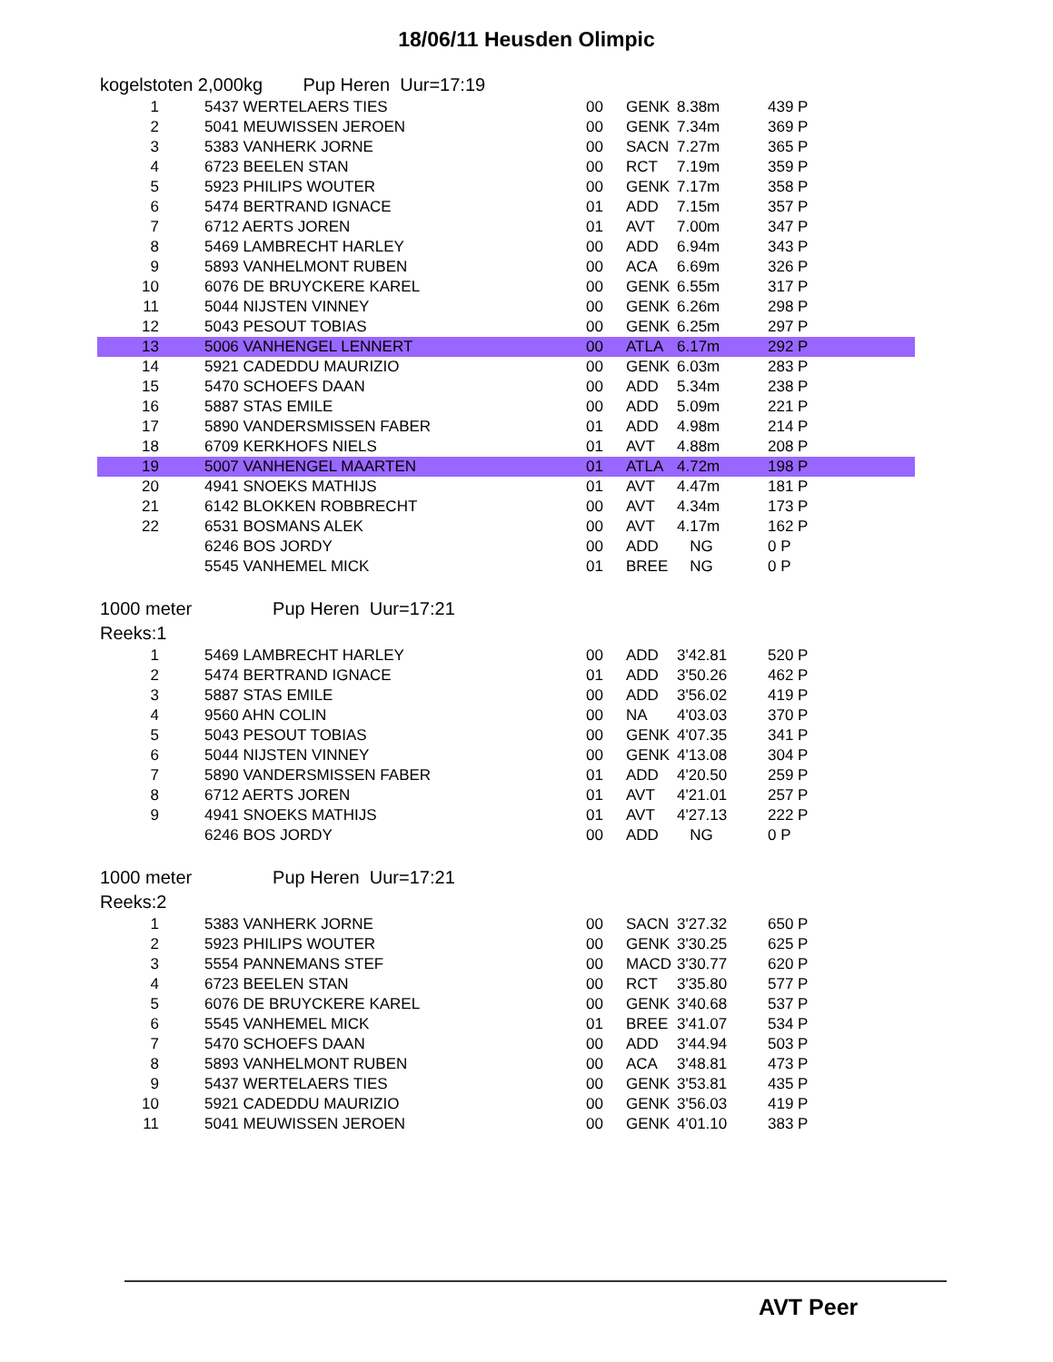18/06/11 Heusden Olimpic
kogelstoten 2,000kg Pup Heren Uur=17:19
| 1 | 5437 WERTELAERS TIES | 00 | GENK | 8.38m | 439 P |
| 2 | 5041 MEUWISSEN JEROEN | 00 | GENK | 7.34m | 369 P |
| 3 | 5383 VANHERK JORNE | 00 | SACN | 7.27m | 365 P |
| 4 | 6723 BEELEN STAN | 00 | RCT | 7.19m | 359 P |
| 5 | 5923 PHILIPS WOUTER | 00 | GENK | 7.17m | 358 P |
| 6 | 5474 BERTRAND IGNACE | 01 | ADD | 7.15m | 357 P |
| 7 | 6712 AERTS JOREN | 01 | AVT | 7.00m | 347 P |
| 8 | 5469 LAMBRECHT HARLEY | 00 | ADD | 6.94m | 343 P |
| 9 | 5893 VANHELMONT RUBEN | 00 | ACA | 6.69m | 326 P |
| 10 | 6076 DE BRUYCKERE KAREL | 00 | GENK | 6.55m | 317 P |
| 11 | 5044 NIJSTEN VINNEY | 00 | GENK | 6.26m | 298 P |
| 12 | 5043 PESOUT TOBIAS | 00 | GENK | 6.25m | 297 P |
| 13 | 5006 VANHENGEL LENNERT | 00 | ATLA | 6.17m | 292 P |
| 14 | 5921 CADEDDU MAURIZIO | 00 | GENK | 6.03m | 283 P |
| 15 | 5470 SCHOEFS DAAN | 00 | ADD | 5.34m | 238 P |
| 16 | 5887 STAS EMILE | 00 | ADD | 5.09m | 221 P |
| 17 | 5890 VANDERSMISSEN FABER | 01 | ADD | 4.98m | 214 P |
| 18 | 6709 KERKHOFS NIELS | 01 | AVT | 4.88m | 208 P |
| 19 | 5007 VANHENGEL MAARTEN | 01 | ATLA | 4.72m | 198 P |
| 20 | 4941 SNOEKS MATHIJS | 01 | AVT | 4.47m | 181 P |
| 21 | 6142 BLOKKEN ROBBRECHT | 00 | AVT | 4.34m | 173 P |
| 22 | 6531 BOSMANS ALEK | 00 | AVT | 4.17m | 162 P |
| | 6246 BOS JORDY | 00 | ADD | NG | 0 P |
| | 5545 VANHEMEL MICK | 01 | BREE | NG | 0 P |
1000 meter Pup Heren Uur=17:21
Reeks:1
| 1 | 5469 LAMBRECHT HARLEY | 00 | ADD | 3'42.81 | 520 P |
| 2 | 5474 BERTRAND IGNACE | 01 | ADD | 3'50.26 | 462 P |
| 3 | 5887 STAS EMILE | 00 | ADD | 3'56.02 | 419 P |
| 4 | 9560 AHN COLIN | 00 | NA | 4'03.03 | 370 P |
| 5 | 5043 PESOUT TOBIAS | 00 | GENK | 4'07.35 | 341 P |
| 6 | 5044 NIJSTEN VINNEY | 00 | GENK | 4'13.08 | 304 P |
| 7 | 5890 VANDERSMISSEN FABER | 01 | ADD | 4'20.50 | 259 P |
| 8 | 6712 AERTS JOREN | 01 | AVT | 4'21.01 | 257 P |
| 9 | 4941 SNOEKS MATHIJS | 01 | AVT | 4'27.13 | 222 P |
| | 6246 BOS JORDY | 00 | ADD | NG | 0 P |
1000 meter Pup Heren Uur=17:21
Reeks:2
| 1 | 5383 VANHERK JORNE | 00 | SACN | 3'27.32 | 650 P |
| 2 | 5923 PHILIPS WOUTER | 00 | GENK | 3'30.25 | 625 P |
| 3 | 5554 PANNEMANS STEF | 00 | MACD | 3'30.77 | 620 P |
| 4 | 6723 BEELEN STAN | 00 | RCT | 3'35.80 | 577 P |
| 5 | 6076 DE BRUYCKERE KAREL | 00 | GENK | 3'40.68 | 537 P |
| 6 | 5545 VANHEMEL MICK | 01 | BREE | 3'41.07 | 534 P |
| 7 | 5470 SCHOEFS DAAN | 00 | ADD | 3'44.94 | 503 P |
| 8 | 5893 VANHELMONT RUBEN | 00 | ACA | 3'48.81 | 473 P |
| 9 | 5437 WERTELAERS TIES | 00 | GENK | 3'53.81 | 435 P |
| 10 | 5921 CADEDDU MAURIZIO | 00 | GENK | 3'56.03 | 419 P |
| 11 | 5041 MEUWISSEN JEROEN | 00 | GENK | 4'01.10 | 383 P |
AVT Peer